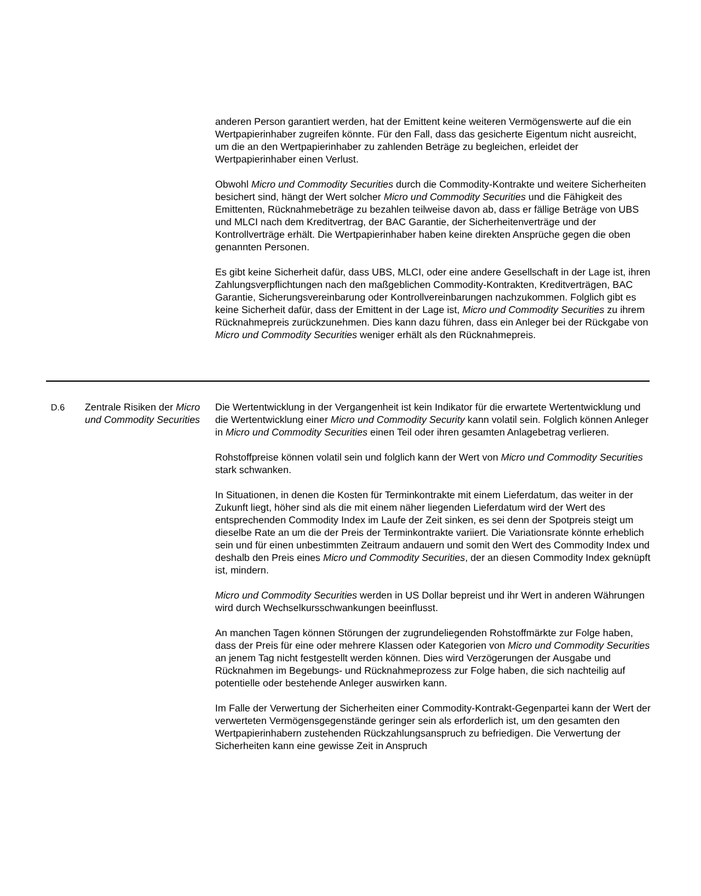anderen Person garantiert werden, hat der Emittent keine weiteren Vermögenswerte auf die ein Wertpapierinhaber zugreifen könnte. Für den Fall, dass das gesicherte Eigentum nicht ausreicht, um die an den Wertpapierinhaber zu zahlenden Beträge zu begleichen, erleidet der Wertpapierinhaber einen Verlust.
Obwohl Micro und Commodity Securities durch die Commodity-Kontrakte und weitere Sicherheiten besichert sind, hängt der Wert solcher Micro und Commodity Securities und die Fähigkeit des Emittenten, Rücknahmebeträge zu bezahlen teilweise davon ab, dass er fällige Beträge von UBS und MLCI nach dem Kreditvertrag, der BAC Garantie, der Sicherheitenverträge und der Kontrollverträge erhält. Die Wertpapierinhaber haben keine direkten Ansprüche gegen die oben genannten Personen.
Es gibt keine Sicherheit dafür, dass UBS, MLCI, oder eine andere Gesellschaft in der Lage ist, ihren Zahlungsverpflichtungen nach den maßgeblichen Commodity-Kontrakten, Kreditverträgen, BAC Garantie, Sicherungsvereinbarung oder Kontrollvereinbarungen nachzukommen. Folglich gibt es keine Sicherheit dafür, dass der Emittent in der Lage ist, Micro und Commodity Securities zu ihrem Rücknahmepreis zurückzunehmen. Dies kann dazu führen, dass ein Anleger bei der Rückgabe von Micro und Commodity Securities weniger erhält als den Rücknahmepreis.
| D.6 | Zentrale Risiken der Micro und Commodity Securities | Die Wertentwicklung in der Vergangenheit ist kein Indikator für die erwartete Wertentwicklung und die Wertentwicklung einer Micro und Commodity Security kann volatil sein. Folglich können Anleger in Micro und Commodity Securities einen Teil oder ihren gesamten Anlagebetrag verlieren. Rohstoffpreise können volatil sein und folglich kann der Wert von Micro und Commodity Securities stark schwanken. In Situationen, in denen die Kosten für Terminkontrakte mit einem Lieferdatum, das weiter in der Zukunft liegt, höher sind als die mit einem näher liegenden Lieferdatum wird der Wert des entsprechenden Commodity Index im Laufe der Zeit sinken, es sei denn der Spotpreis steigt um dieselbe Rate an um die der Preis der Terminkontrakte variiert. Die Variationsrate könnte erheblich sein und für einen unbestimmten Zeitraum andauern und somit den Wert des Commodity Index und deshalb den Preis eines Micro und Commodity Securities , der an diesen Commodity Index geknüpft ist, mindern. Micro und Commodity Securities werden in US Dollar bepreist und ihr Wert in anderen Währungen wird durch Wechselkursschwankungen beeinflusst. An manchen Tagen können Störungen der zugrundeliegenden Rohstoffmärkte zur Folge haben, dass der Preis für eine oder mehrere Klassen oder Kategorien von Micro und Commodity Securities an jenem Tag nicht festgestellt werden können. Dies wird Verzögerungen der Ausgabe und Rücknahmen im Begebungs- und Rücknahmeprozess zur Folge haben, die sich nachteilig auf potentielle oder bestehende Anleger auswirken kann. Im Falle der Verwertung der Sicherheiten einer Commodity-Kontrakt-Gegenpartei kann der Wert der verwerteten Vermögensgegenstände geringer sein als erforderlich ist, um den gesamten den Wertpapierinhabern zustehenden Rückzahlungsanspruch zu befriedigen. Die Verwertung der Sicherheiten kann eine gewisse Zeit in Anspruch |